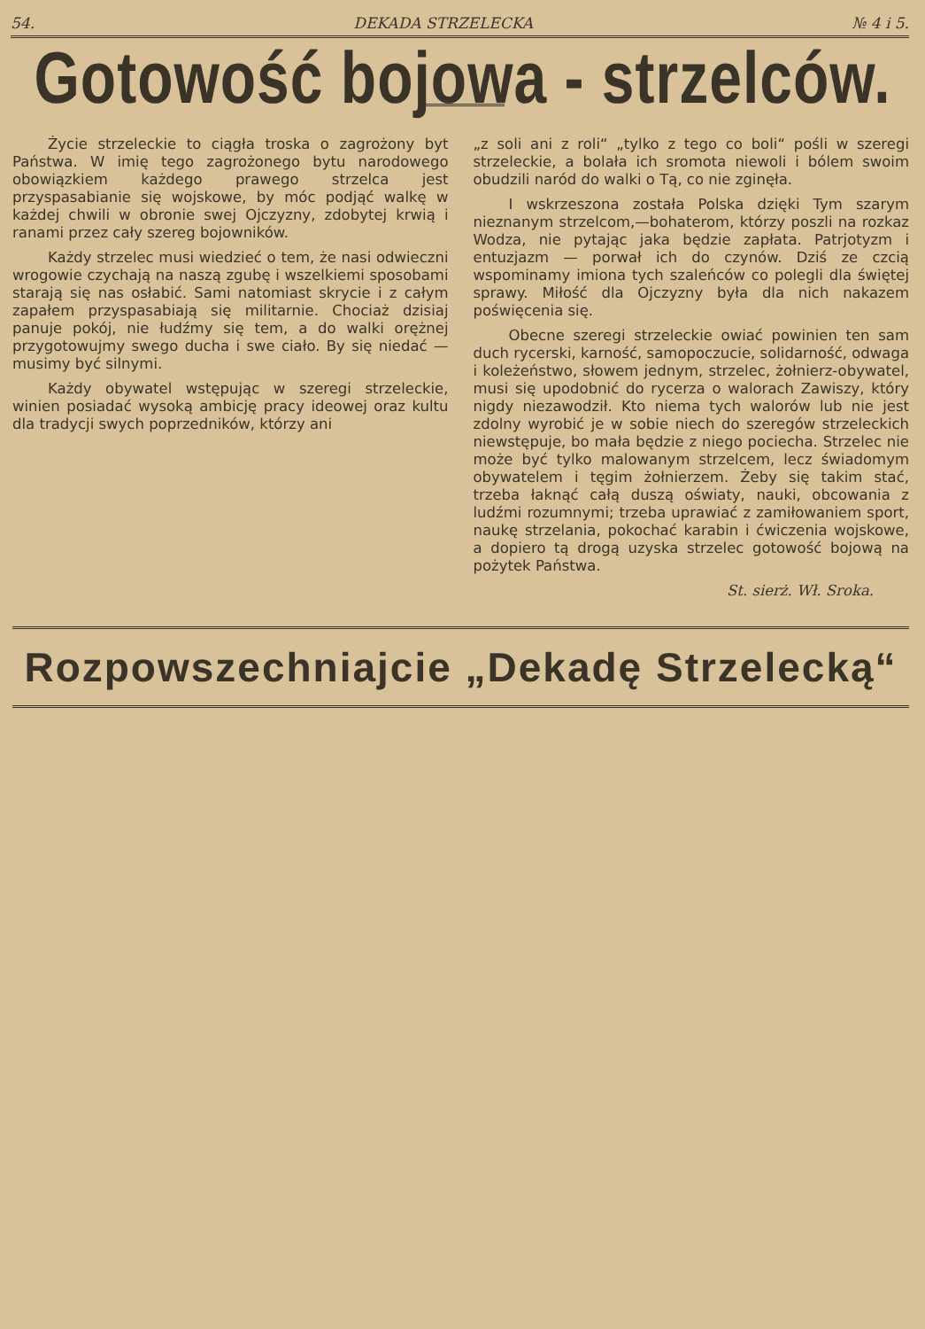54. DEKADA STRZELECKA № 4 i 5.
Gotowość bojowa - strzelców.
Życie strzeleckie to ciągła troska o zagrożony byt Państwa. W imię tego zagrożonego bytu narodowego obowiązkiem każdego prawego strzelca jest przyspasabianie się wojskowe, by móc podjąć walkę w każdej chwili w obronie swej Ojczyzny, zdobytej krwią i ranami przez cały szereg bojowników.
Każdy strzelec musi wiedzieć o tem, że nasi odwieczni wrogowie czychają na naszą zgubę i wszelkiemi sposobami starają się nas osłabić. Sami natomiast skrycie i z całym zapałem przyspasabiają się militarnie. Chociaż dzisiaj panuje pokój, nie łudźmy się tem, a do walki orężnej przygotowujmy swego ducha i swe ciało. By się niedać — musimy być silnymi.
Każdy obywatel wstępując w szeregi strzeleckie, winien posiadać wysoką ambicję pracy ideowej oraz kultu dla tradycji swych poprzedników, którzy ani
„z soli ani z roli“ „tylko z tego co boli“ pośli w szeregi strzeleckie, a bolała ich sromota niewoli i bólem swoim obudzili naród do walki o Tą, co nie zginęła.
I wskrzeszona została Polska dzięki Tym szarym nieznanym strzelcom,—bohaterom, którzy poszli na rozkaz Wodza, nie pytając jaka będzie zapłata. Patrjotyzm i entuzjazm — porwał ich do czynów. Dziś ze czcią wspominamy imiona tych szaleńców co polegli dla świętej sprawy. Miłość dla Ojczyzny była dla nich nakazem poświęcenia się.
Obecne szeregi strzeleckie owiać powinien ten sam duch rycerski, karność, samopoczucie, solidarność, odwaga i koleżeństwo, słowem jednym, strzelec, żołnierz-obywatel, musi się upodobnić do rycerza o walorach Zawiszy, który nigdy niezawodził. Kto niema tych walorów lub nie jest zdolny wyrobić je w sobie niech do szeregów strzeleckich niewstępuje, bo mała będzie z niego pociecha. Strzelec nie może być tylko malowanym strzelcem, lecz świadomym obywatelem i tęgim żołnierzem. Żeby się takim stać, trzeba łaknąć całą duszą oświaty, nauki, obcowania z ludźmi rozumnymi; trzeba uprawiać z zamiłowaniem sport, naukę strzelania, pokochać karabin i ćwiczenia wojskowe, a dopiero tą drogą uzyska strzelec gotowość bojową na pożytek Państwa.
St. sierż. Wł. Sroka.
Rozpowszechniajcie „Dekadę Strzelecką“